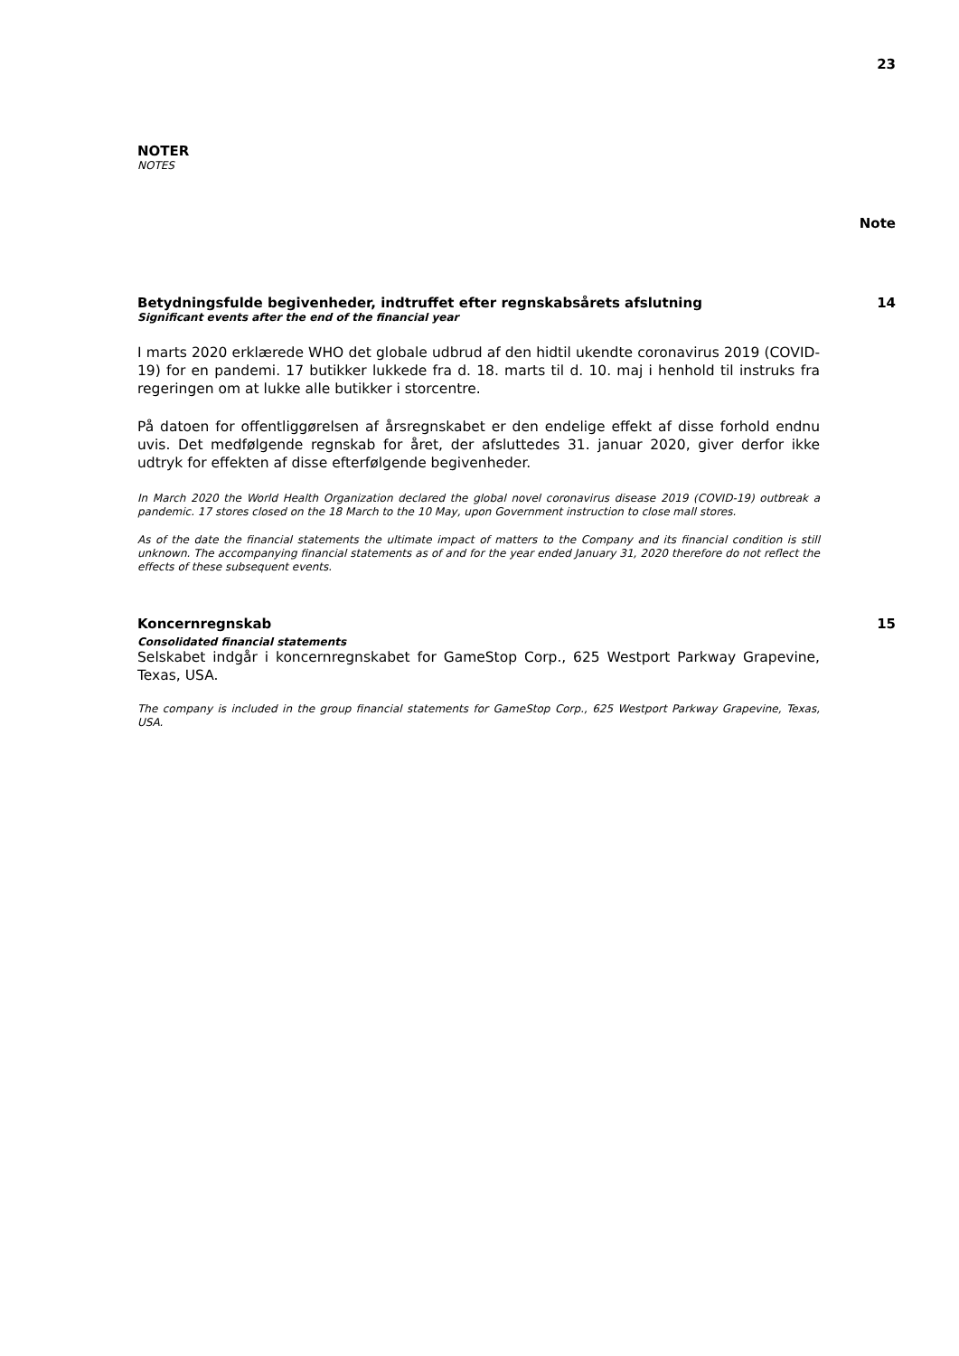23
NOTER
NOTES
Note
Betydningsfulde begivenheder, indtruffet efter regnskabsårets afslutning 14
Significant events after the end of the financial year
I marts 2020 erklærede WHO det globale udbrud af den hidtil ukendte coronavirus 2019 (COVID-19) for en pandemi. 17 butikker lukkede fra d. 18. marts til d. 10. maj i henhold til instruks fra regeringen om at lukke alle butikker i storcentre.
På datoen for offentliggørelsen af årsregnskabet er den endelige effekt af disse forhold endnu uvis. Det medfølgende regnskab for året, der afsluttedes 31. januar 2020, giver derfor ikke udtryk for effekten af disse efterfølgende begivenheder.
In March 2020 the World Health Organization declared the global novel coronavirus disease 2019 (COVID-19) outbreak a pandemic. 17 stores closed on the 18 March to the 10 May, upon Government instruction to close mall stores.
As of the date the financial statements the ultimate impact of matters to the Company and its financial condition is still unknown. The accompanying financial statements as of and for the year ended January 31, 2020 therefore do not reflect the effects of these subsequent events.
Koncernregnskab 15
Consolidated financial statements
Selskabet indgår i koncernregnskabet for GameStop Corp., 625 Westport Parkway Grapevine, Texas, USA.
The company is included in the group financial statements for GameStop Corp., 625 Westport Parkway Grapevine, Texas, USA.